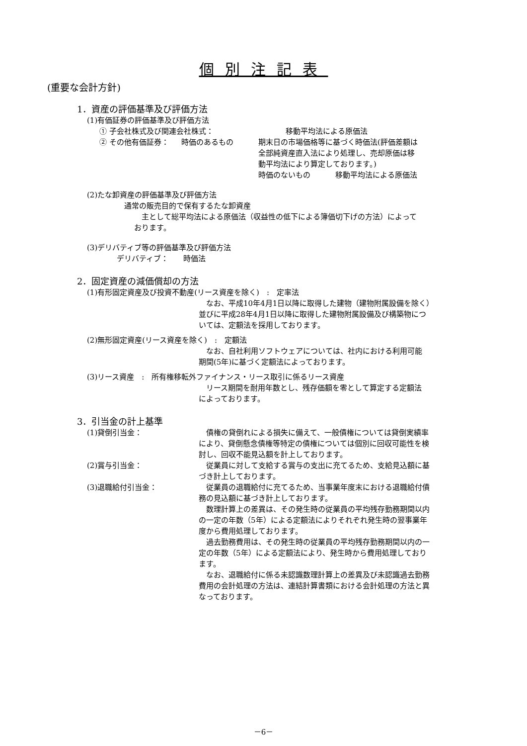個別注記表
(重要な会計方針)
1．資産の評価基準及び評価方法
(1)有価証券の評価基準及び評価方法
① 子会社株式及び関連会社株式： 移動平均法による原価法
② その他有価証券： 時価のあるもの 期末日の市場価格等に基づく時価法(評価差額は
全部純資産直入法により処理し、売却原価は移
動平均法により算定しております。)
時価のないもの 移動平均法による原価法
(2)たな卸資産の評価基準及び評価方法
通常の販売目的で保有するたな卸資産
　主として総平均法による原価法（収益性の低下による簿価切下げの方法）によって
おります。
(3)デリバティブ等の評価基準及び評価方法
デリバティブ：　　時価法
2．固定資産の減価償却の方法
(1)有形固定資産及び投資不動産(リース資産を除く)　:　定率法
　なお、平成10年4月1日以降に取得した建物（建物附属設備を除く）
並びに平成28年4月1日以降に取得した建物附属設備及び構築物につ
いては、定額法を採用しております。
(2)無形固定資産(リース資産を除く)　:　定額法
　なお、自社利用ソフトウェアについては、社内における利用可能
期間(5年)に基づく定額法によっております。
(3)リース資産　:　所有権移転外ファイナンス・リース取引に係るリース資産
　リース期間を耐用年数とし、残存価額を零として算定する定額法
によっております。
3．引当金の計上基準
(1)貸倒引当金： 　債権の貸倒れによる損失に備えて、一般債権については貸倒実績率
により、貸倒懸念債権等特定の債権については個別に回収可能性を検
討し、回収不能見込額を計上しております。
(2)賞与引当金： 　従業員に対して支給する賞与の支出に充てるため、支給見込額に基
づき計上しております。
(3)退職給付引当金： 　従業員の退職給付に充てるため、当事業年度末における退職給付債
務の見込額に基づき計上しております。
　数理計算上の差異は、その発生時の従業員の平均残存勤務期間以内
の一定の年数（5年）による定額法によりそれぞれ発生時の翌事業年
度から費用処理しております。
　過去勤務費用は、その発生時の従業員の平均残存勤務期間以内の一
定の年数（5年）による定額法により、発生時から費用処理しており
ます。
　なお、退職給付に係る未認識数理計算上の差異及び未認識過去勤務
費用の会計処理の方法は、連結計算書類における会計処理の方法と異
なっております。
－6－